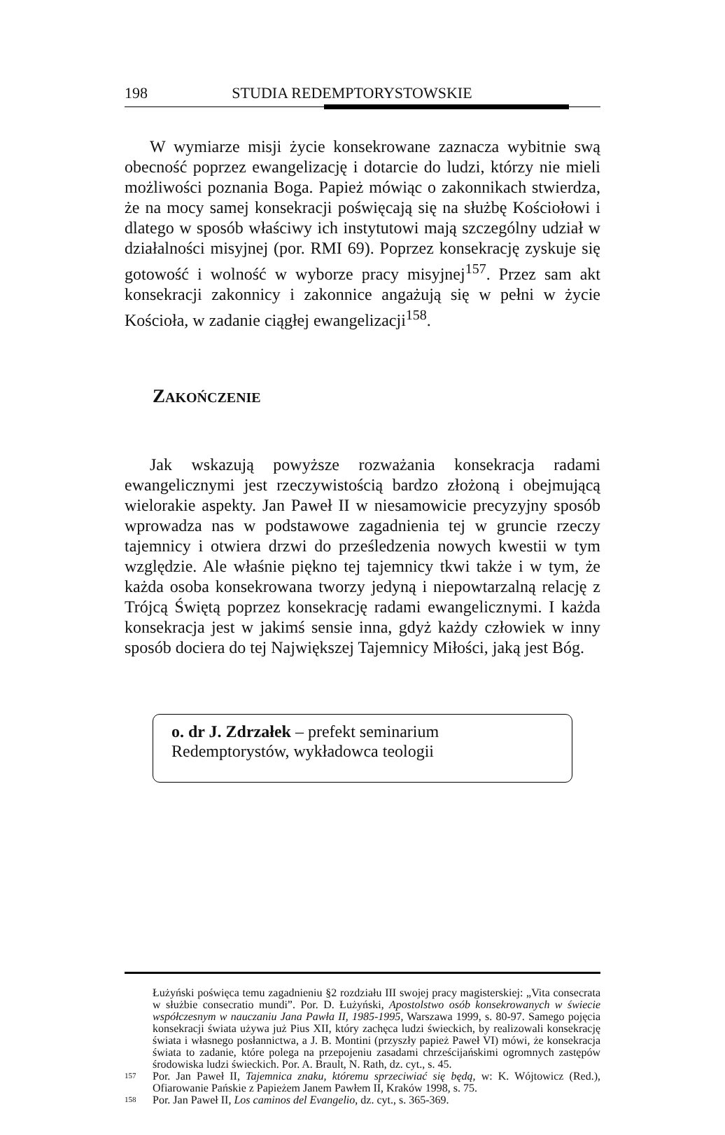198 STUDIA REDEMPTORYSTOWSKIE
W wymiarze misji życie konsekrowane zaznacza wybitnie swą obecność poprzez ewangelizację i dotarcie do ludzi, którzy nie mieli możliwości poznania Boga. Papież mówiąc o zakonnikach stwierdza, że na mocy samej konsekracji poświęcają się na służbę Kościołowi i dlatego w sposób właściwy ich instytutowi mają szczególny udział w działalności misyjnej (por. RMI 69). Poprzez konsekrację zyskuje się gotowość i wolność w wyborze pracy misyjnej<sup>157</sup>. Przez sam akt konsekracji zakonnicy i zakonnice angażują się w pełni w życie Kościoła, w zadanie ciągłej ewangelizacji<sup>158</sup>.
ZAKOŃCZENIE
Jak wskazują powyższe rozważania konsekracja radami ewangelicznymi jest rzeczywistością bardzo złożoną i obejmującą wielorakie aspekty. Jan Paweł II w niesamowicie precyzyjny sposób wprowadza nas w podstawowe zagadnienia tej w gruncie rzeczy tajemnicy i otwiera drzwi do prześledzenia nowych kwestii w tym względzie. Ale właśnie piękno tej tajemnicy tkwi także i w tym, że każda osoba konsekrowana tworzy jedyną i niepowtarzalną relację z Trójcą Świętą poprzez konsekrację radami ewangelicznymi. I każda konsekracja jest w jakimś sensie inna, gdyż każdy człowiek w inny sposób dociera do tej Największej Tajemnicy Miłości, jaką jest Bóg.
o. dr J. Zdrzałek – prefekt seminarium Redemptorystów, wykładowca teologii
Łużyński poświęca temu zagadnieniu §2 rozdziału III swojej pracy magisterskiej: „Vita consecrata w służbie consecratio mundi”. Por. D. Łużyński, Apostolstwo osób konsekrowanych w świecie współczesnym w nauczaniu Jana Pawła II, 1985-1995, Warszawa 1999, s. 80-97. Samego pojęcia konsekracji świata używa już Pius XII, który zachęca ludzi świeckich, by realizowali konsekrację świata i własnego posłannictwa, a J. B. Montini (przyszły papież Paweł VI) mówi, że konsekracja świata to zadanie, które polega na przepojeniu zasadami chrześcijańskimi ogromnych zastępów środowiska ludzi świeckich. Por. A. Brault, N. Rath, dz. cyt., s. 45.
157 Por. Jan Paweł II, Tajemnica znaku, któremu sprzeciwiać się będą, w: K. Wójtowicz (Red.), Ofiarowanie Pańskie z Papieżem Janem Pawłem II, Kraków 1998, s. 75.
158 Por. Jan Paweł II, Los caminos del Evangelio, dz. cyt., s. 365-369.